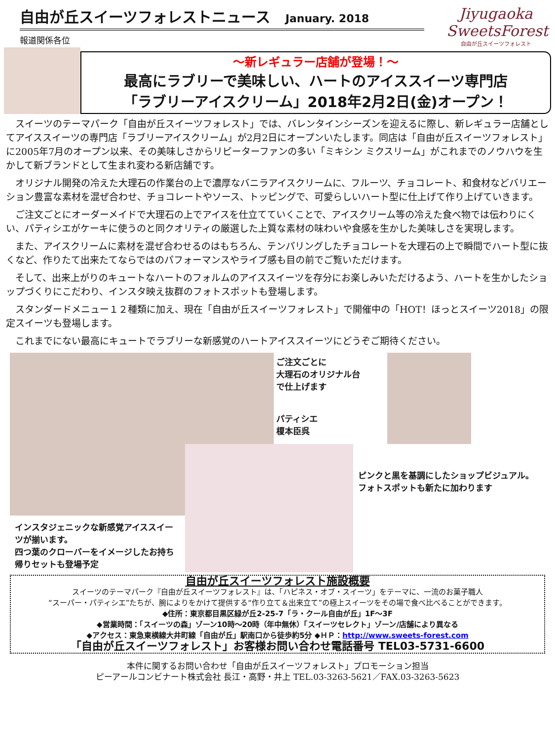自由が丘スイーツフォレストニュース January. 2018
報道関係各位
Jiyugaoka
SweetsForest
自由が丘スイーツフォレスト
～新レギュラー店舗が登場！～
最高にラブリーで美味しい、ハートのアイススイーツ専門店
「ラブリーアイスクリーム」2018年2月2日(金)オープン！
スイーツのテーマパーク「自由が丘スイーツフォレスト」では、バレンタインシーズンを迎えるに際し、新レギュラー店舗としてアイススイーツの専門店「ラブリーアイスクリーム」が2月2日にオープンいたします。同店は「自由が丘スイーツフォレスト」に2005年7月のオープン以来、その美味しさからリピーターファンの多い「ミキシン ミクスリーム」がこれまでのノウハウを生かして新ブランドとして生まれ変わる新店舗です。
オリジナル開発の冷えた大理石の作業台の上で濃厚なバニラアイスクリームに、フルーツ、チョコレート、和食材などバリエーション豊富な素材を混ぜ合わせ、チョコレートやソース、トッピングで、可愛らしいハート型に仕上げて作り上げていきます。
ご注文ごとにオーダーメイドで大理石の上でアイスを仕立てていくことで、アイスクリーム等の冷えた食べ物では伝わりにくい、パティシエがケーキに使うのと同クオリティの厳選した上質な素材の味わいや食感を生かした美味しさを実現します。
また、アイスクリームに素材を混ぜ合わせるのはもちろん、テンパリングしたチョコレートを大理石の上で瞬間でハート型に抜くなど、作りたて出来たてならではのパフォーマンスやライブ感も目の前でご覧いただけます。
そして、出来上がりのキュートなハートのフォルムのアイススイーツを存分にお楽しみいただけるよう、ハートを生かしたショップづくりにこだわり、インスタ映え抜群のフォトスポットも登場します。
スタンダードメニュー１２種類に加え、現在「自由が丘スイーツフォレスト」で開催中の「HOT！ほっとスイーツ2018」の限定スイーツも登場します。
これまでにない最高にキュートでラブリーな新感覚のハートアイススイーツにどうぞご期待ください。
インスタジェニックな新感覚アイススイーツが揃います。
四つ葉のクローバーをイメージしたお持ち帰りセットも登場予定
ご注文ごとに
大理石のオリジナル台
で仕上げます
パティシエ
榎本臣呉
ピンクと黒を基調にしたショップビジュアル。フォトスポットも新たに加わります
自由が丘スイーツフォレスト施設概要
スイーツのテーマパーク『自由が丘スイーツフォレスト』は、「ハピネス・オブ・スイーツ」をテーマに、一流のお菓子職人
“スーパー・パティシエ”たちが、腕によりをかけて提供する“作り立て＆出来立て”の極上スイーツをその場で食べ比べることができます。
◆住所：東京都目黒区緑が丘2-25-7「ラ・クール自由が丘」1F～3F
◆営業時間：「スイーツの森」ゾーン10時～20時（年中無休）「スイーツセレクト」ゾーン/店舗により異なる
◆アクセス：東急東横線大井町線「自由が丘」駅南口から徒歩約5分 ◆ＨＰ：http://www.sweets-forest.com
「自由が丘スイーツフォレスト」お客様お問い合わせ電話番号 TEL03-5731-6600
本件に関するお問い合わせ「自由が丘スイーツフォレスト」プロモーション担当
ピーアールコンビナート株式会社 長江・高野・井上 TEL.03-3263-5621／FAX.03-3263-5623